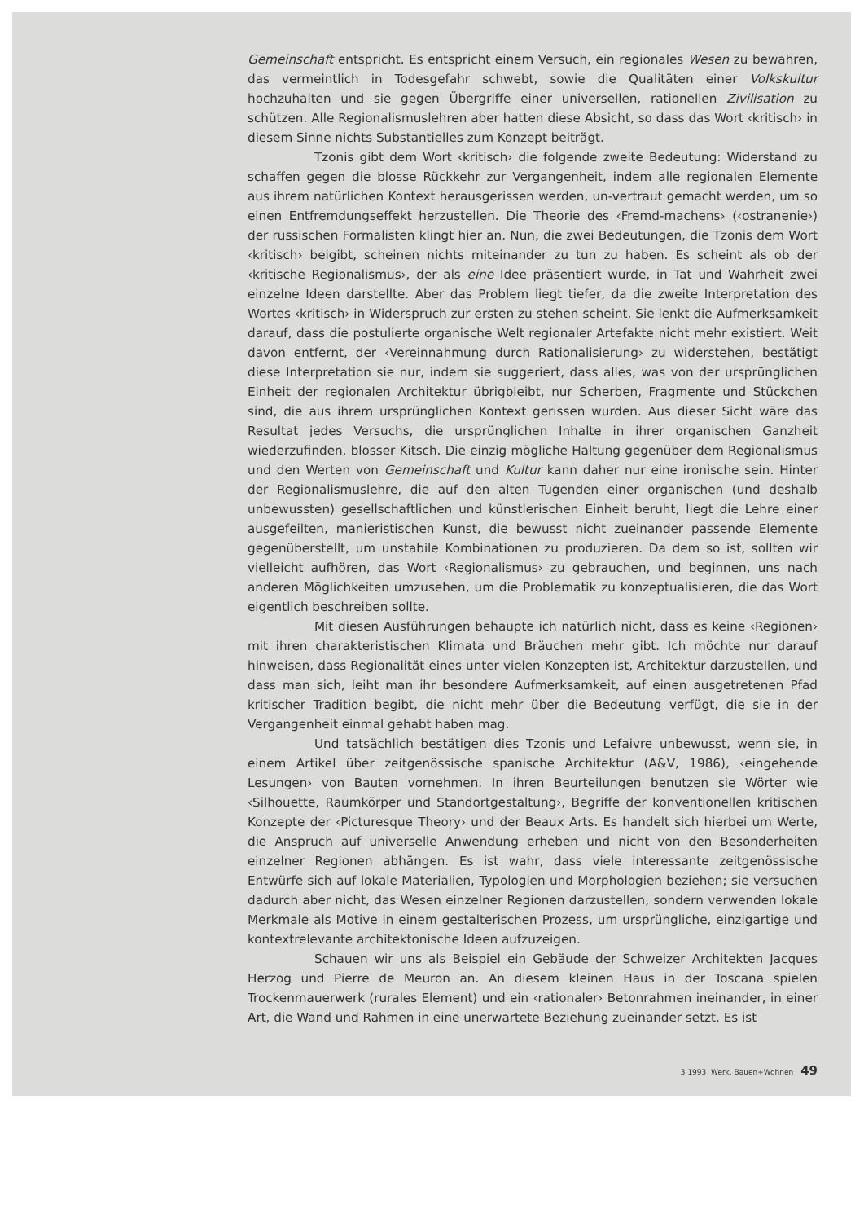Gemeinschaft entspricht. Es entspricht einem Versuch, ein regionales Wesen zu bewahren, das vermeintlich in Todesgefahr schwebt, sowie die Qualitäten einer Volkskultur hochzuhalten und sie gegen Übergriffe einer universellen, rationellen Zivilisation zu schützen. Alle Regionalismuslehren aber hatten diese Absicht, so dass das Wort ‹kritisch› in diesem Sinne nichts Substantielles zum Konzept beiträgt.
Tzonis gibt dem Wort ‹kritisch› die folgende zweite Bedeutung: Widerstand zu schaffen gegen die blosse Rückkehr zur Vergangenheit, indem alle regionalen Elemente aus ihrem natürlichen Kontext herausgerissen werden, un-vertraut gemacht werden, um so einen Entfremdungseffekt herzustellen. Die Theorie des ‹Fremd-machens› (‹ostranenie›) der russischen Formalisten klingt hier an. Nun, die zwei Bedeutungen, die Tzonis dem Wort ‹kritisch› beigibt, scheinen nichts miteinander zu tun zu haben. Es scheint als ob der ‹kritische Regionalismus›, der als eine Idee präsentiert wurde, in Tat und Wahrheit zwei einzelne Ideen darstellte. Aber das Problem liegt tiefer, da die zweite Interpretation des Wortes ‹kritisch› in Widerspruch zur ersten zu stehen scheint. Sie lenkt die Aufmerksamkeit darauf, dass die postulierte organische Welt regionaler Artefakte nicht mehr existiert. Weit davon entfernt, der ‹Vereinnahmung durch Rationalisierung› zu widerstehen, bestätigt diese Interpretation sie nur, indem sie suggeriert, dass alles, was von der ursprünglichen Einheit der regionalen Architektur übrigbleibt, nur Scherben, Fragmente und Stückchen sind, die aus ihrem ursprünglichen Kontext gerissen wurden. Aus dieser Sicht wäre das Resultat jedes Versuchs, die ursprünglichen Inhalte in ihrer organischen Ganzheit wiederzufinden, blosser Kitsch. Die einzig mögliche Haltung gegenüber dem Regionalismus und den Werten von Gemeinschaft und Kultur kann daher nur eine ironische sein. Hinter der Regionalismuslehre, die auf den alten Tugenden einer organischen (und deshalb unbewussten) gesellschaftlichen und künstlerischen Einheit beruht, liegt die Lehre einer ausgefeilten, manieristischen Kunst, die bewusst nicht zueinander passende Elemente gegenüberstellt, um unstabile Kombinationen zu produzieren. Da dem so ist, sollten wir vielleicht aufhören, das Wort ‹Regionalismus› zu gebrauchen, und beginnen, uns nach anderen Möglichkeiten umzusehen, um die Problematik zu konzeptualisieren, die das Wort eigentlich beschreiben sollte.
Mit diesen Ausführungen behaupte ich natürlich nicht, dass es keine ‹Regionen› mit ihren charakteristischen Klimata und Bräuchen mehr gibt. Ich möchte nur darauf hinweisen, dass Regionalität eines unter vielen Konzepten ist, Architektur darzustellen, und dass man sich, leiht man ihr besondere Aufmerksamkeit, auf einen ausgetretenen Pfad kritischer Tradition begibt, die nicht mehr über die Bedeutung verfügt, die sie in der Vergangenheit einmal gehabt haben mag.
Und tatsächlich bestätigen dies Tzonis und Lefaivre unbewusst, wenn sie, in einem Artikel über zeitgenössische spanische Architektur (A&V, 1986), ‹eingehende Lesungen› von Bauten vornehmen. In ihren Beurteilungen benutzen sie Wörter wie ‹Silhouette, Raumkörper und Standortgestaltung›, Begriffe der konventionellen kritischen Konzepte der ‹Picturesque Theory› und der Beaux Arts. Es handelt sich hierbei um Werte, die Anspruch auf universelle Anwendung erheben und nicht von den Besonderheiten einzelner Regionen abhängen. Es ist wahr, dass viele interessante zeitgenössische Entwürfe sich auf lokale Materialien, Typologien und Morphologien beziehen; sie versuchen dadurch aber nicht, das Wesen einzelner Regionen darzustellen, sondern verwenden lokale Merkmale als Motive in einem gestalterischen Prozess, um ursprüngliche, einzigartige und kontextrelevante architektonische Ideen aufzuzeigen.
Schauen wir uns als Beispiel ein Gebäude der Schweizer Architekten Jacques Herzog und Pierre de Meuron an. An diesem kleinen Haus in der Toscana spielen Trockenmauerwerk (rurales Element) und ein ‹rationaler› Betonrahmen ineinander, in einer Art, die Wand und Rahmen in eine unerwartete Beziehung zueinander setzt. Es ist
3 1993 Werk, Bauen+Wohnen 49